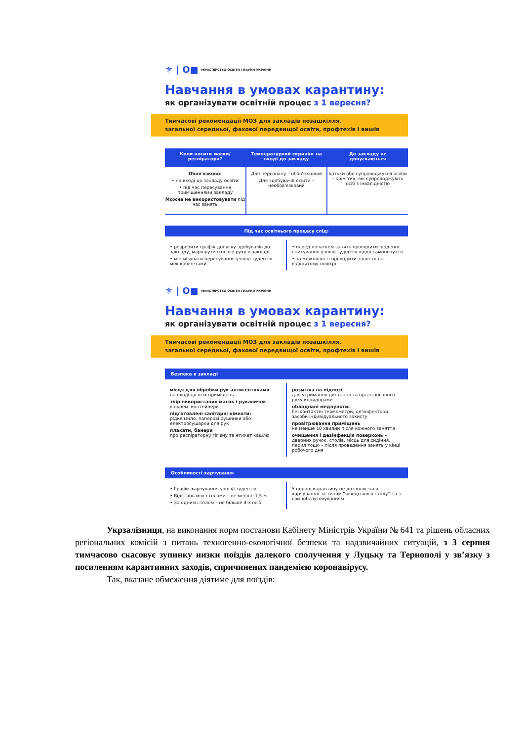⚜ | O■ МІНІСТЕРСТВО ОСВІТИ І НАУКИ УКРАЇНИ
Навчання в умовах карантину:
як організувати освітній процес з 1 вересня?
Тимчасові рекомендації МОЗ для закладів позашкілля,
загальної середньої, фахової передвищої освіти, профтехів і вишів
Коли носити маски/респіратори?
Обов'язково:
• на вході до закладу освіти
• під час пересування приміщеннями закладу
Можна не використовувати під час занять
Температурний скринінг на вході до закладу
Для персоналу – обов'язковий
Для здобувачів освіти – необов'язковий
До закладу не допускаються
батьки або супроводжуючі особи – крім тих, які супроводжують осіб з інвалідністю
Під час освітнього процесу слід:
• розробити графік допуску здобувачів до закладу, маршрути їхнього руху в закладі
• мінімізувати пересування учнів/студентів між кабінетами
• перед початком занять проводити щоденні опитування учнів/студентів щодо самопочуття
• за можливості проводити заняття на відкритому повітрі
⚜ | O■ МІНІСТЕРСТВО ОСВІТИ І НАУКИ УКРАЇНИ
Навчання в умовах карантину:
як організувати освітній процес з 1 вересня?
Тимчасові рекомендації МОЗ для закладів позашкілля,
загальної середньої, фахової передвищої освіти, профтехів і вишів
Безпека в закладі
місця для обробки рук антисептиками
на вході до всіх приміщень
збір використаних масок і рукавичок
в окремі контейнери
підготовлені санітарні кімнати:
рідке мило, паперові рушники або електросушарки для рук
плакати, банери
про респіраторну гігієну та етикет кашлю
розмітка на підлозі
для утримання дистанції та організованого руху коридорами
обладнані медпункти:
безконтактні термометри, дезінфектори, засоби індивідуального захисту
провітрювання приміщень
не менше 10 хвилин після кожного заняття
очищення і дезінфекція поверхонь –
дверних ручок, столів, місць для сидіння, перил тощо – після проведення занять у кінці робочого дня
Особливості харчування
• Графік харчування учнів/студентів
• Відстань між столами – не менше 1,5 м
• За одним столом – не більше 4-х осіб
У період карантину не дозволяється харчування за типом “шведського столу” та з самообслуговуванням
Укрзалізниця, на виконання норм постанови Кабінету Міністрів України № 641 та рішень обласних регіональних комісій з питань техногенно-екологічної безпеки та надзвичайних ситуацій, з 3 серпня тимчасово скасовує зупинку низки поїздів далекого сполучення у Луцьку та Тернополі у зв’язку з посиленням карантинних заходів, спричинених пандемією коронавірусу.
Так, вказане обмеження діятиме для поїздів: